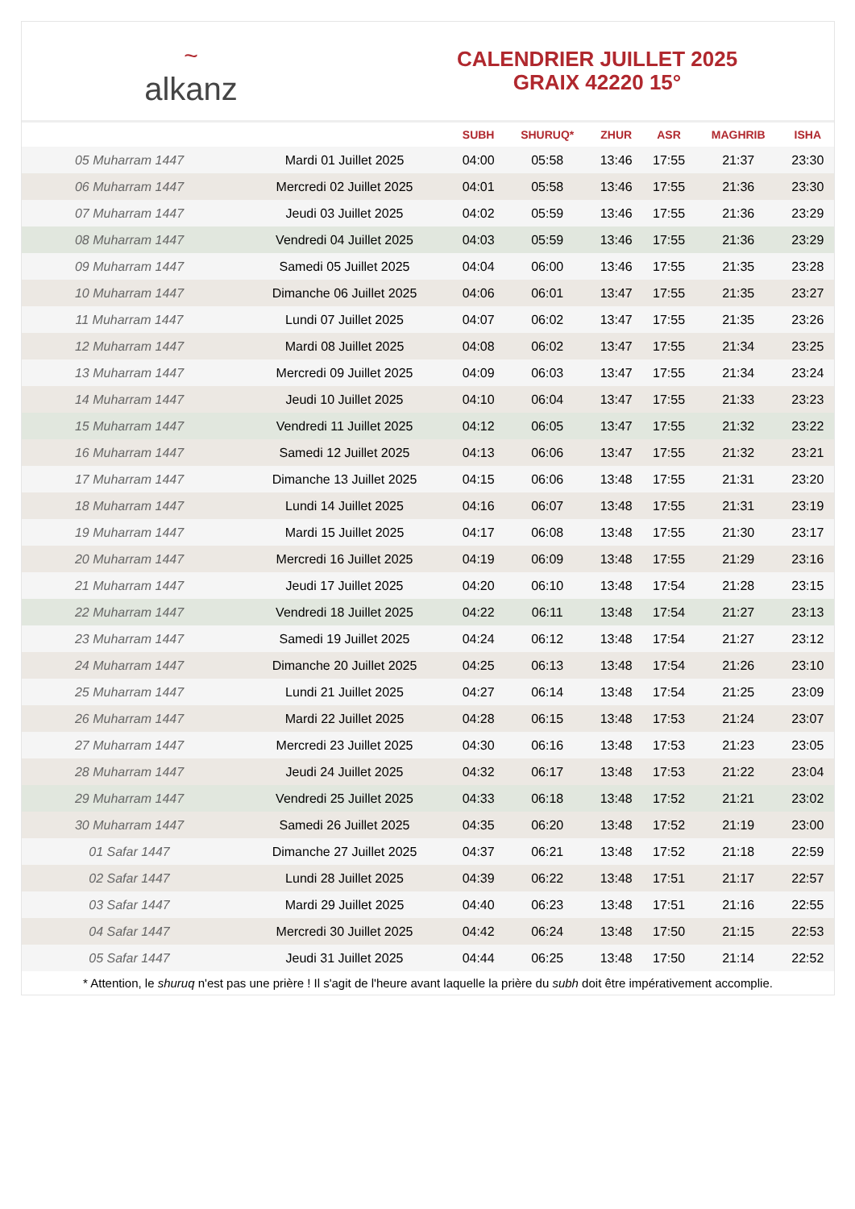~
alkanz
CALENDRIER JUILLET 2025
GRAIX 42220 15°
| | | SUBH | SHURUQ* | ZHUR | ASR | MAGHRIB | ISHA |
| --- | --- | --- | --- | --- | --- | --- | --- |
| 05 Muharram 1447 | Mardi 01 Juillet 2025 | 04:00 | 05:58 | 13:46 | 17:55 | 21:37 | 23:30 |
| 06 Muharram 1447 | Mercredi 02 Juillet 2025 | 04:01 | 05:58 | 13:46 | 17:55 | 21:36 | 23:30 |
| 07 Muharram 1447 | Jeudi 03 Juillet 2025 | 04:02 | 05:59 | 13:46 | 17:55 | 21:36 | 23:29 |
| 08 Muharram 1447 | Vendredi 04 Juillet 2025 | 04:03 | 05:59 | 13:46 | 17:55 | 21:36 | 23:29 |
| 09 Muharram 1447 | Samedi 05 Juillet 2025 | 04:04 | 06:00 | 13:46 | 17:55 | 21:35 | 23:28 |
| 10 Muharram 1447 | Dimanche 06 Juillet 2025 | 04:06 | 06:01 | 13:47 | 17:55 | 21:35 | 23:27 |
| 11 Muharram 1447 | Lundi 07 Juillet 2025 | 04:07 | 06:02 | 13:47 | 17:55 | 21:35 | 23:26 |
| 12 Muharram 1447 | Mardi 08 Juillet 2025 | 04:08 | 06:02 | 13:47 | 17:55 | 21:34 | 23:25 |
| 13 Muharram 1447 | Mercredi 09 Juillet 2025 | 04:09 | 06:03 | 13:47 | 17:55 | 21:34 | 23:24 |
| 14 Muharram 1447 | Jeudi 10 Juillet 2025 | 04:10 | 06:04 | 13:47 | 17:55 | 21:33 | 23:23 |
| 15 Muharram 1447 | Vendredi 11 Juillet 2025 | 04:12 | 06:05 | 13:47 | 17:55 | 21:32 | 23:22 |
| 16 Muharram 1447 | Samedi 12 Juillet 2025 | 04:13 | 06:06 | 13:47 | 17:55 | 21:32 | 23:21 |
| 17 Muharram 1447 | Dimanche 13 Juillet 2025 | 04:15 | 06:06 | 13:48 | 17:55 | 21:31 | 23:20 |
| 18 Muharram 1447 | Lundi 14 Juillet 2025 | 04:16 | 06:07 | 13:48 | 17:55 | 21:31 | 23:19 |
| 19 Muharram 1447 | Mardi 15 Juillet 2025 | 04:17 | 06:08 | 13:48 | 17:55 | 21:30 | 23:17 |
| 20 Muharram 1447 | Mercredi 16 Juillet 2025 | 04:19 | 06:09 | 13:48 | 17:55 | 21:29 | 23:16 |
| 21 Muharram 1447 | Jeudi 17 Juillet 2025 | 04:20 | 06:10 | 13:48 | 17:54 | 21:28 | 23:15 |
| 22 Muharram 1447 | Vendredi 18 Juillet 2025 | 04:22 | 06:11 | 13:48 | 17:54 | 21:27 | 23:13 |
| 23 Muharram 1447 | Samedi 19 Juillet 2025 | 04:24 | 06:12 | 13:48 | 17:54 | 21:27 | 23:12 |
| 24 Muharram 1447 | Dimanche 20 Juillet 2025 | 04:25 | 06:13 | 13:48 | 17:54 | 21:26 | 23:10 |
| 25 Muharram 1447 | Lundi 21 Juillet 2025 | 04:27 | 06:14 | 13:48 | 17:54 | 21:25 | 23:09 |
| 26 Muharram 1447 | Mardi 22 Juillet 2025 | 04:28 | 06:15 | 13:48 | 17:53 | 21:24 | 23:07 |
| 27 Muharram 1447 | Mercredi 23 Juillet 2025 | 04:30 | 06:16 | 13:48 | 17:53 | 21:23 | 23:05 |
| 28 Muharram 1447 | Jeudi 24 Juillet 2025 | 04:32 | 06:17 | 13:48 | 17:53 | 21:22 | 23:04 |
| 29 Muharram 1447 | Vendredi 25 Juillet 2025 | 04:33 | 06:18 | 13:48 | 17:52 | 21:21 | 23:02 |
| 30 Muharram 1447 | Samedi 26 Juillet 2025 | 04:35 | 06:20 | 13:48 | 17:52 | 21:19 | 23:00 |
| 01 Safar 1447 | Dimanche 27 Juillet 2025 | 04:37 | 06:21 | 13:48 | 17:52 | 21:18 | 22:59 |
| 02 Safar 1447 | Lundi 28 Juillet 2025 | 04:39 | 06:22 | 13:48 | 17:51 | 21:17 | 22:57 |
| 03 Safar 1447 | Mardi 29 Juillet 2025 | 04:40 | 06:23 | 13:48 | 17:51 | 21:16 | 22:55 |
| 04 Safar 1447 | Mercredi 30 Juillet 2025 | 04:42 | 06:24 | 13:48 | 17:50 | 21:15 | 22:53 |
| 05 Safar 1447 | Jeudi 31 Juillet 2025 | 04:44 | 06:25 | 13:48 | 17:50 | 21:14 | 22:52 |
* Attention, le shuruq n'est pas une prière ! Il s'agit de l'heure avant laquelle la prière du subh doit être impérativement accomplie.